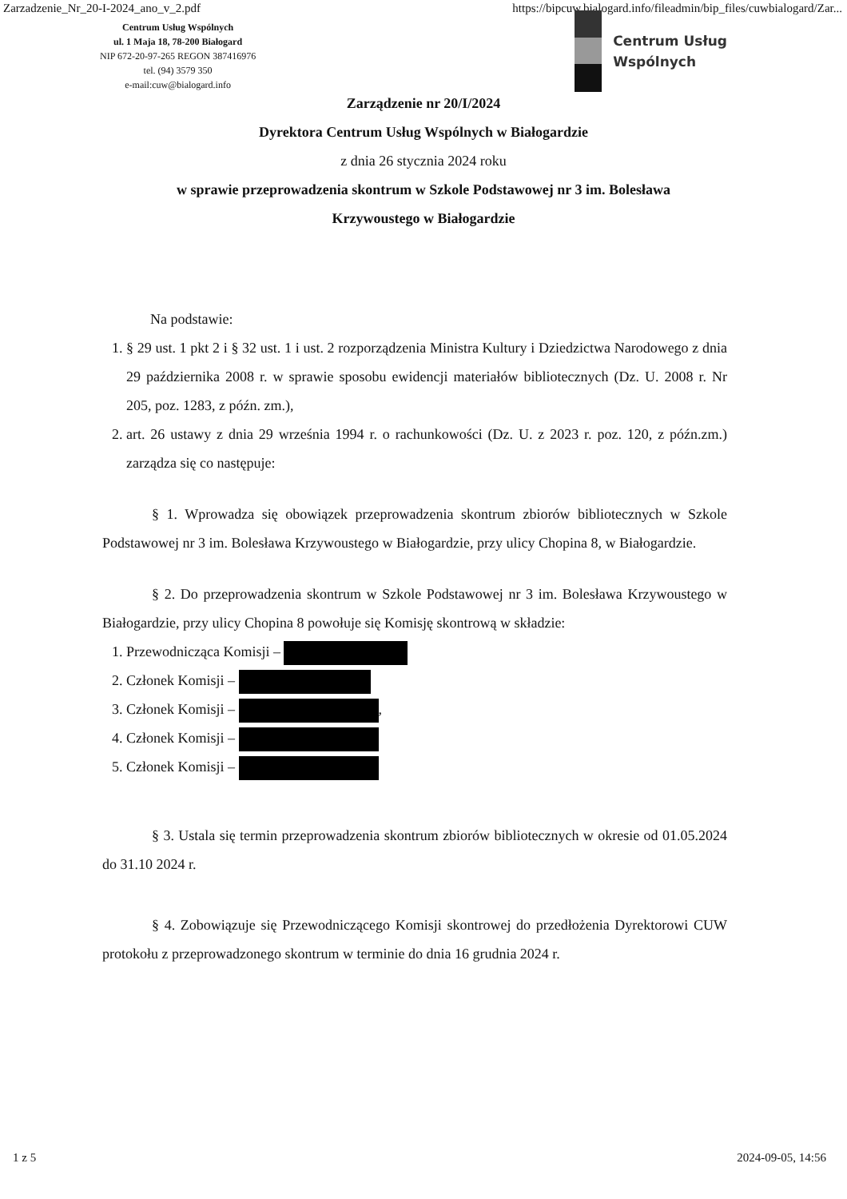Zarzadzenie_Nr_20-I-2024_ano_v_2.pdf https://bipcuw.bialogard.info/fileadmin/bip_files/cuwbialogard/Zar...
Centrum Usług Wspólnych
ul. 1 Maja 18, 78-200 Białogard
NIP 672-20-97-265 REGON 387416976
tel. (94) 3579 350
e-mail:cuw@bialogard.info
Centrum Usług
Wspólnych
Zarządzenie nr 20/I/2024
Dyrektora Centrum Usług Wspólnych w Białogardzie
z dnia 26 stycznia 2024 roku
w sprawie przeprowadzenia skontrum w Szkole Podstawowej nr 3 im. Bolesława
Krzywoustego w Białogardzie
Na podstawie:
1. § 29 ust. 1 pkt 2 i § 32 ust. 1 i ust. 2 rozporządzenia Ministra Kultury i Dziedzictwa Narodowego z dnia 29 października 2008 r. w sprawie sposobu ewidencji materiałów bibliotecznych (Dz. U. 2008 r. Nr 205, poz. 1283, z późn. zm.),
2. art. 26 ustawy z dnia 29 września 1994 r. o rachunkowości (Dz. U. z 2023 r. poz. 120, z późn.zm.) zarządza się co następuje:
§ 1. Wprowadza się obowiązek przeprowadzenia skontrum zbiorów bibliotecznych w Szkole Podstawowej nr 3 im. Bolesława Krzywoustego w Białogardzie, przy ulicy Chopina 8, w Białogardzie.
§ 2. Do przeprowadzenia skontrum w Szkole Podstawowej nr 3 im. Bolesława Krzywoustego w Białogardzie, przy ulicy Chopina 8 powołuje się Komisję skontrową w składzie:
1. Przewodnicząca Komisji –
2. Członek Komisji –
3. Członek Komisji – ,
4. Członek Komisji –
5. Członek Komisji –
§ 3. Ustala się termin przeprowadzenia skontrum zbiorów bibliotecznych w okresie od 01.05.2024 do 31.10 2024 r.
§ 4. Zobowiązuje się Przewodniczącego Komisji skontrowej do przedłożenia Dyrektorowi CUW protokołu z przeprowadzonego skontrum w terminie do dnia 16 grudnia 2024 r.
1 z 5 2024-09-05, 14:56